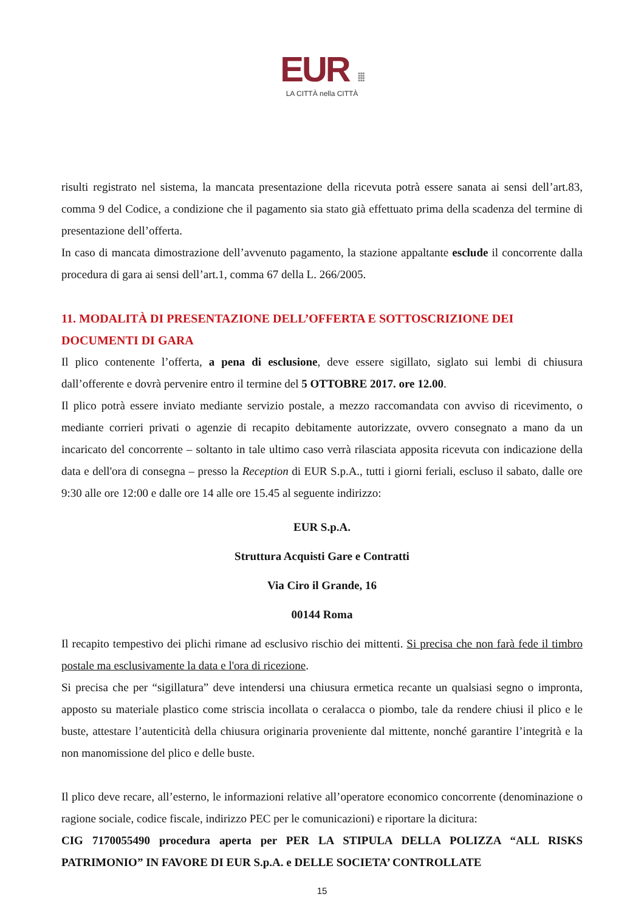EUR ⁞⁞⁞
LA CITTÀ nella CITTÀ
risulti registrato nel sistema, la mancata presentazione della ricevuta potrà essere sanata ai sensi dell’art.83, comma 9 del Codice, a condizione che il pagamento sia stato già effettuato prima della scadenza del termine di presentazione dell’offerta.
In caso di mancata dimostrazione dell’avvenuto pagamento, la stazione appaltante esclude il concorrente dalla procedura di gara ai sensi dell’art.1, comma 67 della L. 266/2005.
11. MODALITÀ DI PRESENTAZIONE DELL’OFFERTA E SOTTOSCRIZIONE DEI DOCUMENTI DI GARA
Il plico contenente l’offerta, a pena di esclusione, deve essere sigillato, siglato sui lembi di chiusura dall’offerente e dovrà pervenire entro il termine del 5 OTTOBRE 2017. ore 12.00.
Il plico potrà essere inviato mediante servizio postale, a mezzo raccomandata con avviso di ricevimento, o mediante corrieri privati o agenzie di recapito debitamente autorizzate, ovvero consegnato a mano da un incaricato del concorrente – soltanto in tale ultimo caso verrà rilasciata apposita ricevuta con indicazione della data e dell'ora di consegna – presso la Reception di EUR S.p.A., tutti i giorni feriali, escluso il sabato, dalle ore 9:30 alle ore 12:00 e dalle ore 14 alle ore 15.45 al seguente indirizzo:
EUR S.p.A.
Struttura Acquisti Gare e Contratti
Via Ciro il Grande, 16
00144 Roma
Il recapito tempestivo dei plichi rimane ad esclusivo rischio dei mittenti. Si precisa che non farà fede il timbro postale ma esclusivamente la data e l'ora di ricezione.
Si precisa che per “sigillatura” deve intendersi una chiusura ermetica recante un qualsiasi segno o impronta, apposto su materiale plastico come striscia incollata o ceralacca o piombo, tale da rendere chiusi il plico e le buste, attestare l’autenticità della chiusura originaria proveniente dal mittente, nonché garantire l’integrità e la non manomissione del plico e delle buste.
Il plico deve recare, all’esterno, le informazioni relative all’operatore economico concorrente (denominazione o ragione sociale, codice fiscale, indirizzo PEC per le comunicazioni) e riportare la dicitura:
CIG 7170055490 procedura aperta per PER LA STIPULA DELLA POLIZZA “ALL RISKS PATRIMONIO” IN FAVORE DI EUR S.p.A. e DELLE SOCIETA’ CONTROLLATE
15